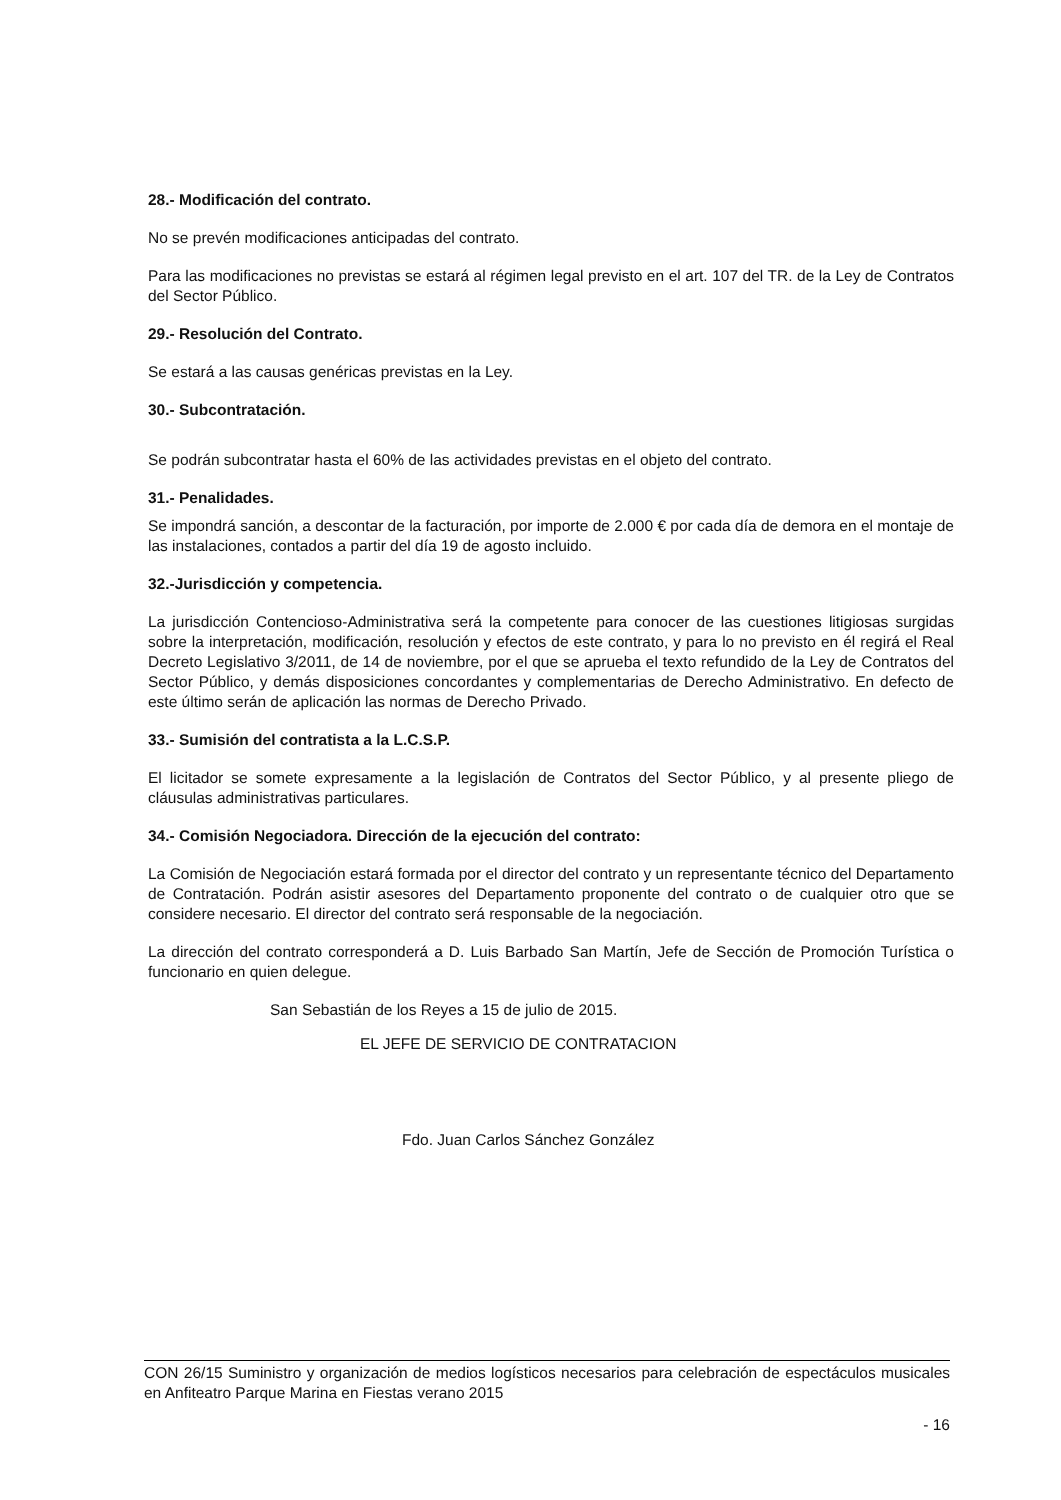28.- Modificación del contrato.
No se prevén modificaciones anticipadas del contrato.
Para las modificaciones no previstas se estará al régimen legal previsto en el art. 107 del TR. de la Ley de Contratos del Sector Público.
29.- Resolución del Contrato.
Se estará a las causas genéricas previstas en la Ley.
30.- Subcontratación.
Se podrán subcontratar hasta el 60% de las actividades previstas en el objeto del contrato.
31.- Penalidades.
Se impondrá sanción, a descontar de la facturación, por importe de 2.000 € por cada día de demora en el montaje de las instalaciones, contados a partir del día 19 de agosto incluido.
32.-Jurisdicción y competencia.
La jurisdicción Contencioso-Administrativa será la competente para conocer de las cuestiones litigiosas surgidas sobre la interpretación, modificación, resolución y efectos de este contrato, y para lo no previsto en él regirá el Real Decreto Legislativo 3/2011, de 14 de noviembre, por el que se aprueba el texto refundido de la Ley de Contratos del Sector Público, y demás disposiciones concordantes y complementarias de Derecho Administrativo. En defecto de este último serán de aplicación las normas de Derecho Privado.
33.- Sumisión del contratista a la L.C.S.P.
El licitador se somete expresamente a la legislación de Contratos del Sector Público, y al presente pliego de cláusulas administrativas particulares.
34.- Comisión Negociadora. Dirección de la ejecución del contrato:
La Comisión de Negociación estará formada por el director del contrato y un representante técnico del Departamento de Contratación. Podrán asistir asesores del Departamento proponente del contrato o de cualquier otro que se considere necesario. El director del contrato será responsable de la negociación.
La dirección del contrato corresponderá a D. Luis Barbado San Martín, Jefe de Sección de Promoción Turística o funcionario en quien delegue.
San Sebastián de los Reyes a 15 de julio de 2015.
EL JEFE DE SERVICIO DE CONTRATACION
Fdo. Juan Carlos Sánchez González
CON 26/15 Suministro y organización de medios logísticos necesarios para celebración de espectáculos musicales en Anfiteatro Parque Marina en Fiestas verano 2015
- 16